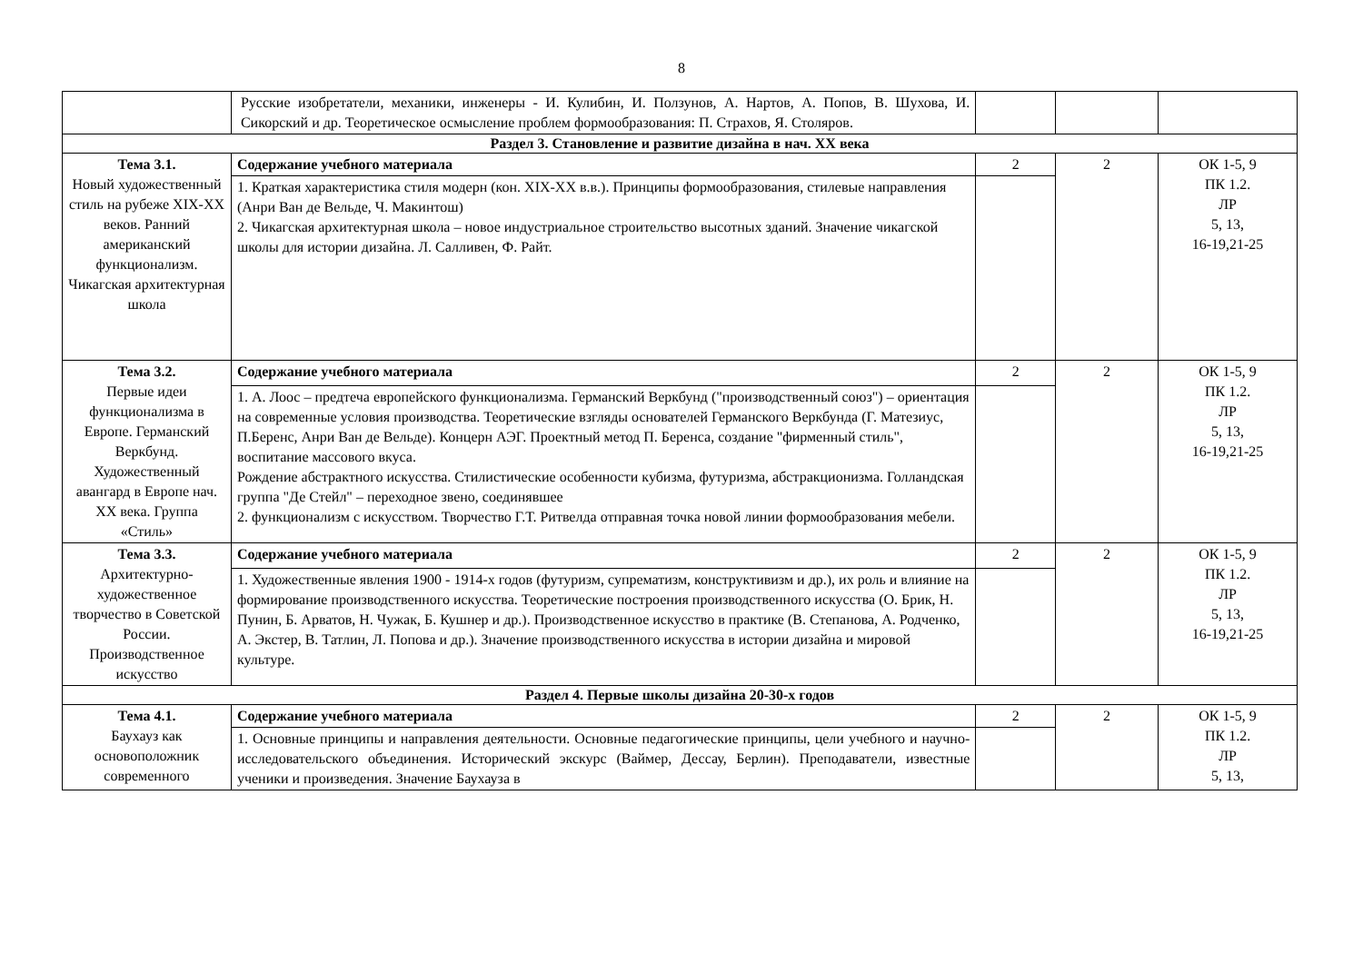8
| | Русские изобретатели, механики, инженеры - И. Кулибин, И. Ползунов, А. Нартов, А. Попов, В. Шухова, И. Сикорский и др. Теоретическое осмысление проблем формообразования: П. Страхов, Я. Столяров. | | | |
| Раздел 3. Становление и развитие дизайна в нач. XX века | | | | |
| Тема 3.1. Новый художественный стиль на рубеже XIX-XX веков. Ранний американский функционализм. Чикагская архитектурная школа | Содержание учебного материала | 2 | 2 | ОК 1-5, 9 ПК 1.2. ЛР 5, 13, 16-19,21-25 |
| | 1. Краткая характеристика стиля модерн (кон. XIX-XX в.в.). Принципы формообразования, стилевые направления (Анри Ван де Вельде, Ч. Макинтош) 2. Чикагская архитектурная школа – новое индустриальное строительство высотных зданий. Значение чикагской школы для истории дизайна. Л. Салливен, Ф. Райт. | | | |
| Тема 3.2. Первые идеи функционализма в Европе. Германский Веркбунд. Художественный авангард в Европе нач. XX века. Группа «Стиль» | Содержание учебного материала | 2 | 2 | ОК 1-5, 9 ПК 1.2. ЛР 5, 13, 16-19,21-25 |
| | 1. А. Лоос – предтеча европейского функционализма. Германский Веркбунд ("производственный союз") – ориентация на современные условия производства. Теоретические взгляды основателей Германского Веркбунда (Г. Матезиус, П.Беренс, Анри Ван де Вельде). Концерн АЭГ. Проектный метод П. Беренса, создание "фирменный стиль", воспитание массового вкуса. Рождение абстрактного искусства. Стилистические особенности кубизма, футуризма, абстракционизма. Голландская группа "Де Стейл" – переходное звено, соединявшее 2. функционализм с искусством. Творчество Г.Т. Ритвелда отправная точка новой линии формообразования мебели. | | | |
| Тема 3.3. Архитектурно-художественное творчество в Советской России. Производственное искусство | Содержание учебного материала | 2 | 2 | ОК 1-5, 9 ПК 1.2. ЛР 5, 13, 16-19,21-25 |
| | 1. Художественные явления 1900 - 1914-х годов (футуризм, супрематизм, конструктивизм и др.), их роль и влияние на формирование производственного искусства. Теоретические построения производственного искусства (О. Брик, Н. Пунин, Б. Арватов, Н. Чужак, Б. Кушнер и др.). Производственное искусство в практике (В. Степанова, А. Родченко, А. Экстер, В. Татлин, Л. Попова и др.). Значение производственного искусства в истории дизайна и мировой культуре. | | | |
| Раздел 4. Первые школы дизайна 20-30-х годов | | | | |
| Тема 4.1. Баухауз как основоположник современного | Содержание учебного материала | 2 | 2 | ОК 1-5, 9 ПК 1.2. ЛР 5, 13, |
| | 1. Основные принципы и направления деятельности. Основные педагогические принципы, цели учебного и научно-исследовательского объединения. Исторический экскурс (Ваймер, Дессау, Берлин). Преподаватели, известные ученики и произведения. Значение Баухауза в | | | |